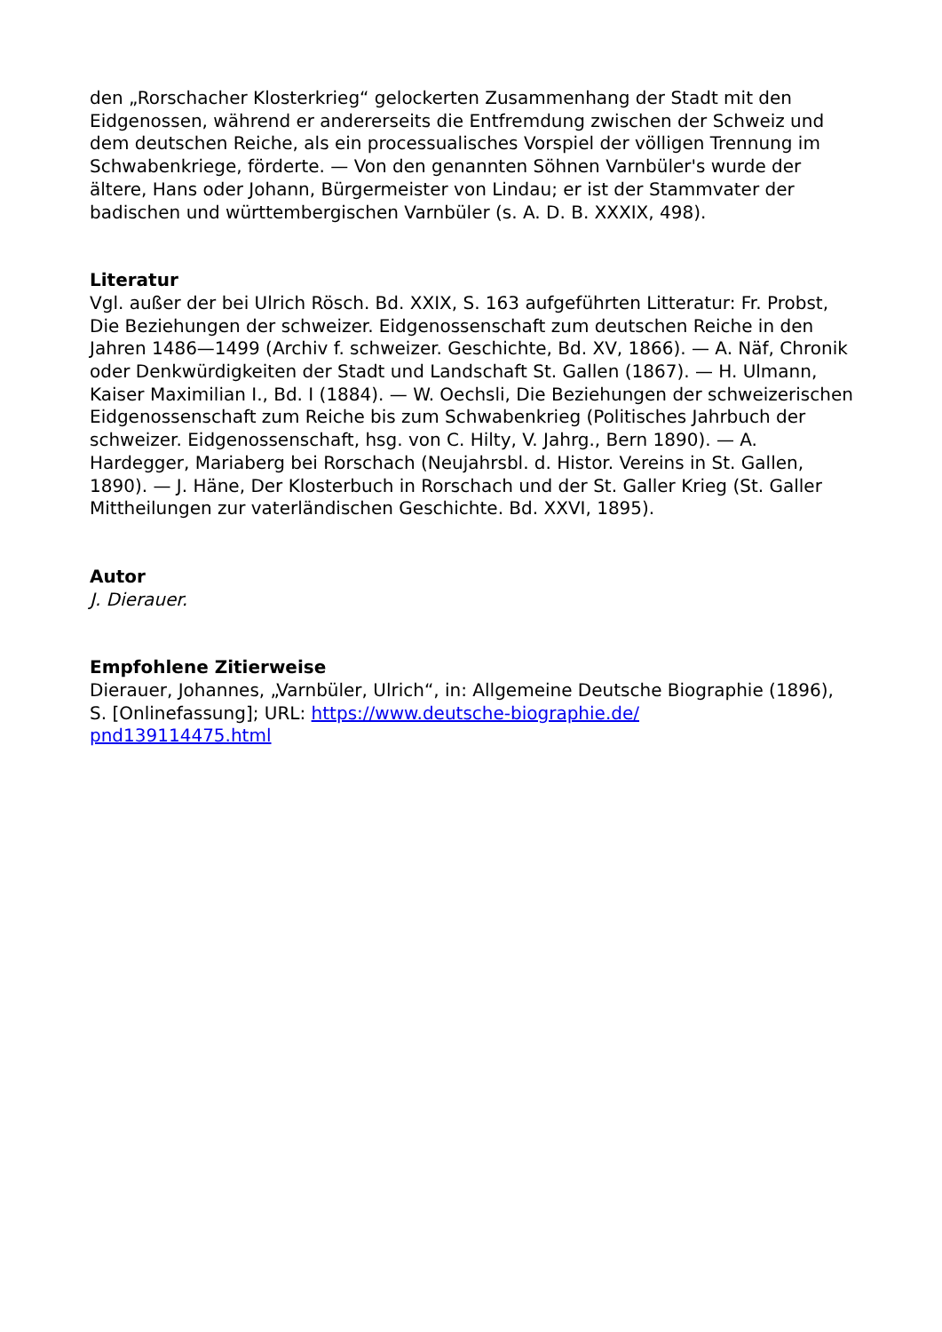den „Rorschacher Klosterkrieg“ gelockerten Zusammenhang der Stadt mit den Eidgenossen, während er andererseits die Entfremdung zwischen der Schweiz und dem deutschen Reiche, als ein processualisches Vorspiel der völligen Trennung im Schwabenkriege, förderte. — Von den genannten Söhnen Varnbüler's wurde der ältere, Hans oder Johann, Bürgermeister von Lindau; er ist der Stammvater der badischen und württembergischen Varnbüler (s. A. D. B. XXXIX, 498).
Literatur
Vgl. außer der bei Ulrich Rösch. Bd. XXIX, S. 163 aufgeführten Litteratur: Fr. Probst, Die Beziehungen der schweizer. Eidgenossenschaft zum deutschen Reiche in den Jahren 1486—1499 (Archiv f. schweizer. Geschichte, Bd. XV, 1866). — A. Näf, Chronik oder Denkwürdigkeiten der Stadt und Landschaft St. Gallen (1867). — H. Ulmann, Kaiser Maximilian I., Bd. I (1884). — W. Oechsli, Die Beziehungen der schweizerischen Eidgenossenschaft zum Reiche bis zum Schwabenkrieg (Politisches Jahrbuch der schweizer. Eidgenossenschaft, hsg. von C. Hilty, V. Jahrg., Bern 1890). — A. Hardegger, Mariaberg bei Rorschach (Neujahrsbl. d. Histor. Vereins in St. Gallen, 1890). — J. Häne, Der Klosterbuch in Rorschach und der St. Galler Krieg (St. Galler Mittheilungen zur vaterländischen Geschichte. Bd. XXVI, 1895).
Autor
J. Dierauer.
Empfohlene Zitierweise
Dierauer, Johannes, „Varnbüler, Ulrich“, in: Allgemeine Deutsche Biographie (1896), S. [Onlinefassung]; URL: https://www.deutsche-biographie.de/
pnd139114475.html